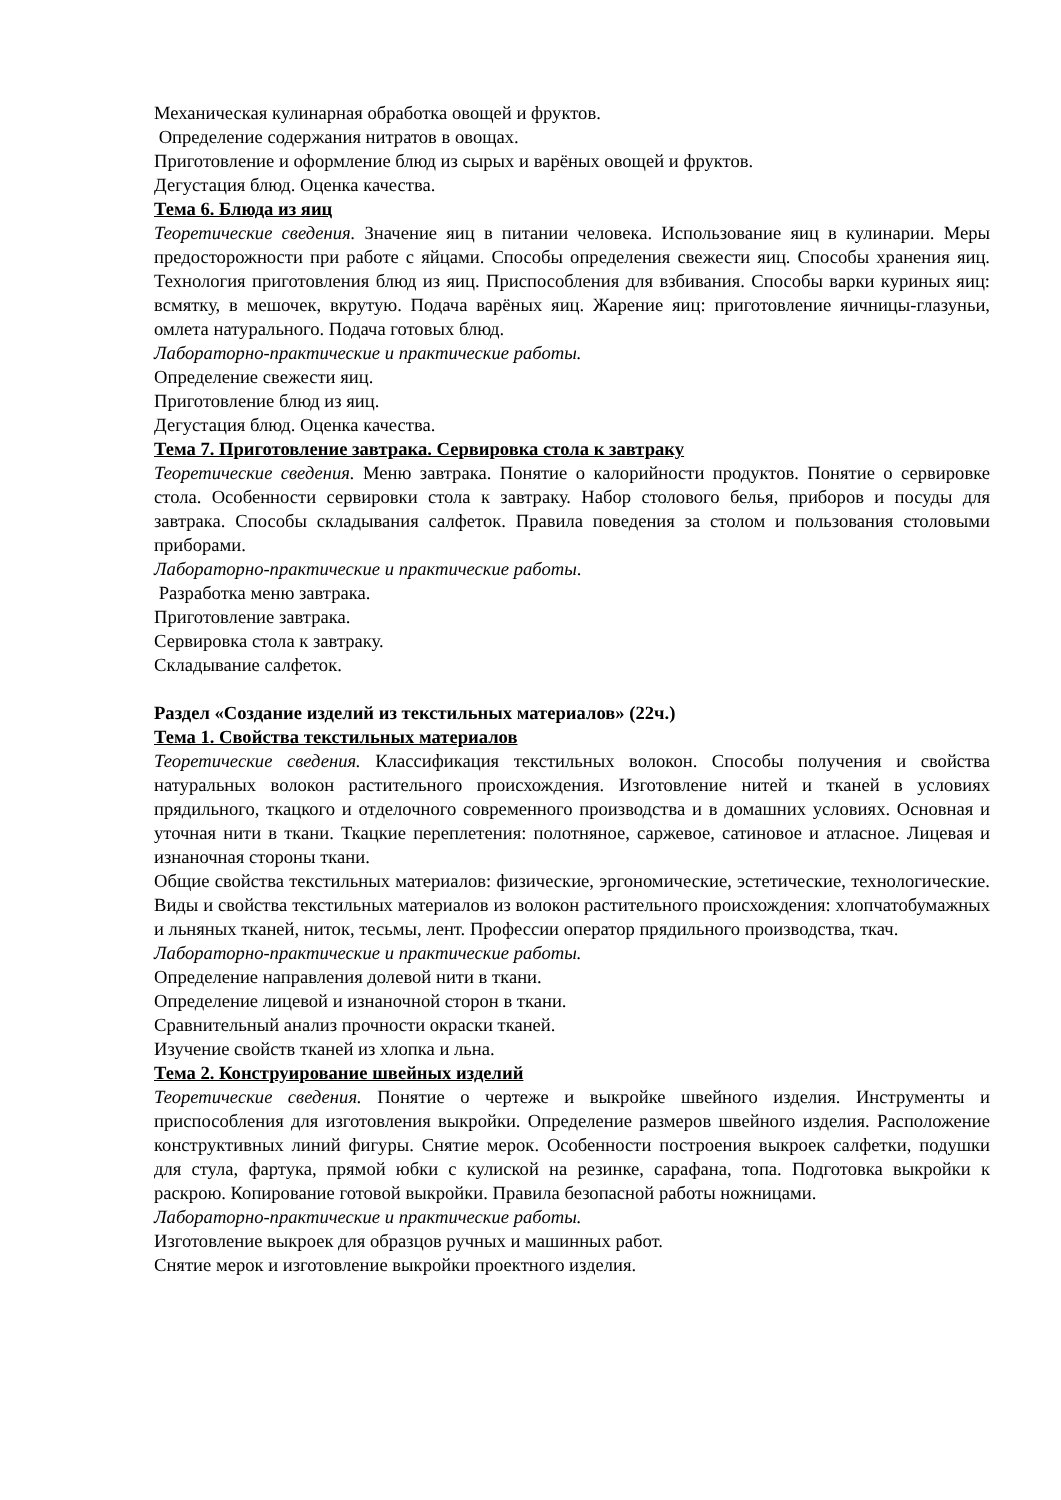Механическая кулинарная обработка овощей и фруктов.
Определение содержания нитратов в овощах.
Приготовление и оформление блюд из сырых и варёных овощей и фруктов.
Дегустация блюд. Оценка качества.
Тема 6. Блюда из яиц
Теоретические сведения. Значение яиц в питании человека. Использование яиц в кулинарии. Меры предосторожности при работе с яйцами. Способы определения свежести яиц. Способы хранения яиц. Технология приготовления блюд из яиц. Приспособления для взбивания. Способы варки куриных яиц: всмятку, в мешочек, вкрутую. Подача варёных яиц. Жарение яиц: приготовление яичницы-глазуньи, омлета натурального. Подача готовых блюд.
Лабораторно-практические и практические работы.
Определение свежести яиц.
Приготовление блюд из яиц.
Дегустация блюд. Оценка качества.
Тема 7. Приготовление завтрака. Сервировка стола к завтраку
Теоретические сведения. Меню завтрака. Понятие о калорийности продуктов. Понятие о сервировке стола. Особенности сервировки стола к завтраку. Набор столового белья, приборов и посуды для завтрака. Способы складывания салфеток. Правила поведения за столом и пользования столовыми приборами.
Лабораторно-практические и практические работы.
Разработка меню завтрака.
Приготовление завтрака.
Сервировка стола к завтраку.
Складывание салфеток.
Раздел «Создание изделий из текстильных материалов» (22ч.)
Тема 1. Свойства текстильных материалов
Теоретические сведения. Классификация текстильных волокон. Способы получения и свойства натуральных волокон растительного происхождения. Изготовление нитей и тканей в условиях прядильного, ткацкого и отделочного современного производства и в домашних условиях. Основная и уточная нити в ткани. Ткацкие переплетения: полотняное, саржевое, сатиновое и атласное. Лицевая и изнаночная стороны ткани.
Общие свойства текстильных материалов: физические, эргономические, эстетические, технологические. Виды и свойства текстильных материалов из волокон растительного происхождения: хлопчатобумажных и льняных тканей, ниток, тесьмы, лент. Профессии оператор прядильного производства, ткач.
Лабораторно-практические и практические работы.
Определение направления долевой нити в ткани.
Определение лицевой и изнаночной сторон в ткани.
Сравнительный анализ прочности окраски тканей.
Изучение свойств тканей из хлопка и льна.
Тема 2. Конструирование швейных изделий
Теоретические сведения. Понятие о чертеже и выкройке швейного изделия. Инструменты и приспособления для изготовления выкройки. Определение размеров швейного изделия. Расположение конструктивных линий фигуры. Снятие мерок. Особенности построения выкроек салфетки, подушки для стула, фартука, прямой юбки с кулиской на резинке, сарафана, топа. Подготовка выкройки к раскрою. Копирование готовой выкройки. Правила безопасной работы ножницами.
Лабораторно-практические и практические работы.
Изготовление выкроек для образцов ручных и машинных работ.
Снятие мерок и изготовление выкройки проектного изделия.